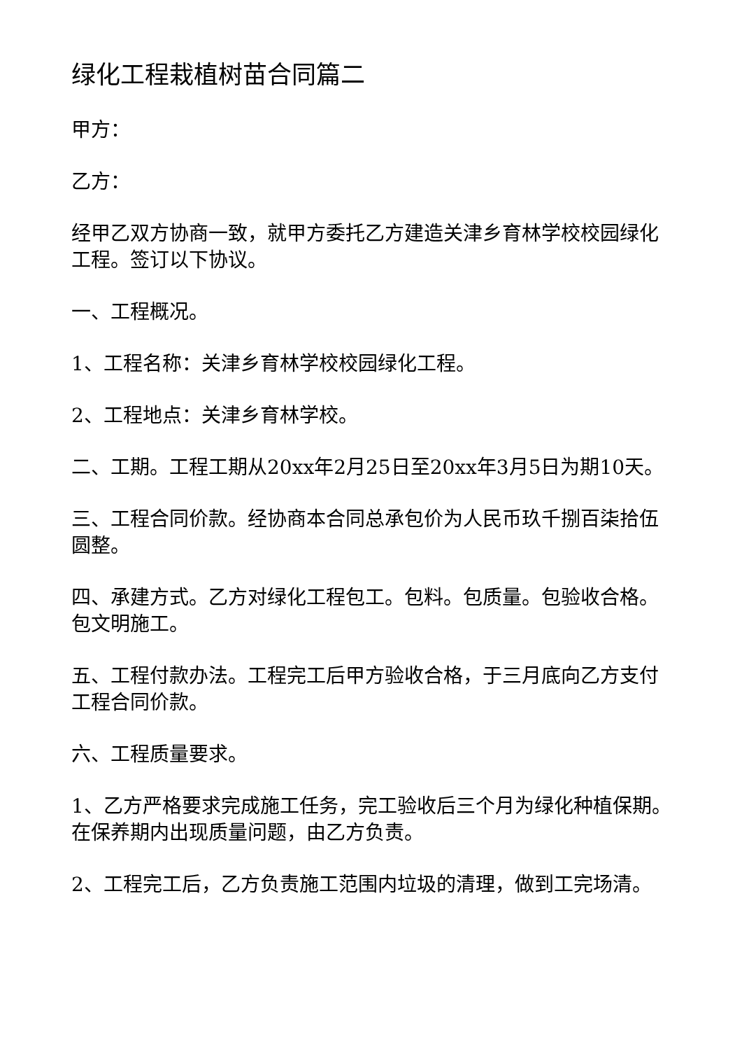绿化工程栽植树苗合同篇二
甲方：
乙方：
经甲乙双方协商一致，就甲方委托乙方建造关津乡育林学校校园绿化工程。签订以下协议。
一、工程概况。
1、工程名称：关津乡育林学校校园绿化工程。
2、工程地点：关津乡育林学校。
二、工期。工程工期从20xx年2月25日至20xx年3月5日为期10天。
三、工程合同价款。经协商本合同总承包价为人民币玖千捌百柒拾伍圆整。
四、承建方式。乙方对绿化工程包工。包料。包质量。包验收合格。包文明施工。
五、工程付款办法。工程完工后甲方验收合格，于三月底向乙方支付工程合同价款。
六、工程质量要求。
1、乙方严格要求完成施工任务，完工验收后三个月为绿化种植保期。在保养期内出现质量问题，由乙方负责。
2、工程完工后，乙方负责施工范围内垃圾的清理，做到工完场清。